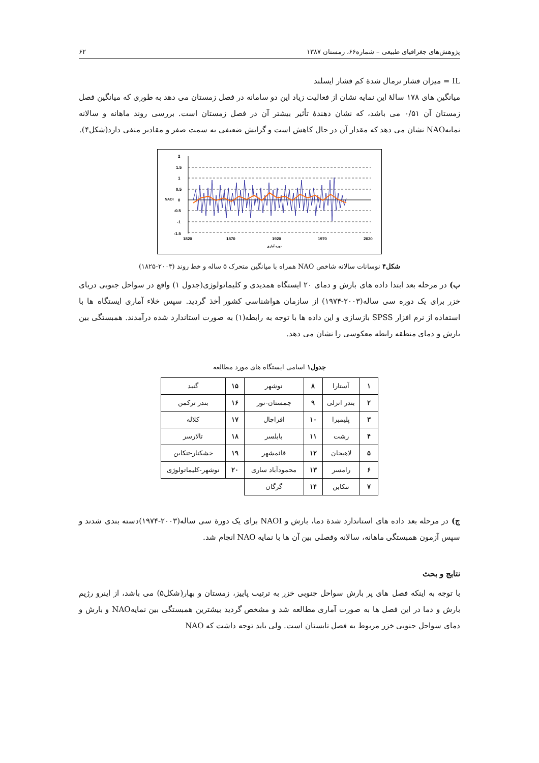پژوهش‌های جغرافیای طبیعی – شماره۶۶، زمستان ۱۳۸۷ ۶۲
IL = میزان فشار نرمال شدهٔ کم فشار ایسلند
میانگین های ۱۷۸ سالهٔ این نمایه نشان از فعالیت زیاد این دو سامانه در فصل زمستان می دهد به طوری که میانگین فصل زمستان آن ۰/۵۱ می باشد، که نشان دهندهٔ تأثیر بیشتر آن در فصل زمستان است. بررسی روند ماهانه و سالانه نمایهNAO نشان می دهد که مقدار آن در حال کاهش است و گرایش ضعیفی به سمت صفر و مقادیر منفی دارد(شکل۴).
2
1.5
1
0.5
0
-0.5
-1
-1.5
1820
1870
1920
1970
2020
دوره آماری
NAOI
شکل۴ نوسانات سالانه شاخص NAO همراه با میانگین متحرک ۵ ساله و خط روند (۲۰۰۳-۱۸۲۵)
ب) در مرحله بعد ابتدا داده های بارش و دمای ۲۰ ایستگاه همدیدی و کلیماتولوژی(جدول ۱) واقع در سواحل جنوبی دریای خزر برای یک دوره سی ساله(۲۰۰۳-۱۹۷۴) از سازمان هواشناسی کشور أخذ گردید. سپس خلاء آماری ایستگاه ها با استفاده از نرم افزار SPSS بازسازی و این داده ها با توجه به رابطه(۱) به صورت استاندارد شده درآمدند. همبستگی بین بارش و دمای منطقه رابطه معکوسی را نشان می دهد.
جدول۱ اسامی ایستگاه های مورد مطالعه
| ۱ | آستارا | ۸ | نوشهر | ۱۵ | گنبد |
| ۲ | بندر انزلی | ۹ | چمستان-نور | ۱۶ | بندر ترکمن |
| ۳ | پلیمبرا | ۱۰ | افراچال | ۱۷ | کلاله |
| ۴ | رشت | ۱۱ | بابلسر | ۱۸ | تالارسر |
| ۵ | لاهیجان | ۱۲ | قائمشهر | ۱۹ | خشکنار-تنکابن |
| ۶ | رامسر | ۱۳ | محمودآباد ساری | ۲۰ | نوشهر-کلیماتولوژی |
| ۷ | تنکابن | ۱۴ | گرگان | | |
ج) در مرحله بعد داده های استاندارد شدهٔ دما، بارش و NAOI برای یک دورهٔ سی ساله(۲۰۰۳-۱۹۷۴)دسته بندی شدند و سپس آزمون همبستگی ماهانه، سالانه وفصلی بین آن ها با نمایه NAO انجام شد.
نتایج و بحث
با توجه به اینکه فصل های پر بارش سواحل جنوبی خزر به ترتیب پاییز، زمستان و بهار(شکل۵) می باشد، از اینرو رژیم بارش و دما در این فصل ها به صورت آماری مطالعه شد و مشخص گردید بیشترین همبستگی بین نمایهNAO و بارش و دمای سواحل جنوبی خزر مربوط به فصل تابستان است. ولی باید توجه داشت که NAO